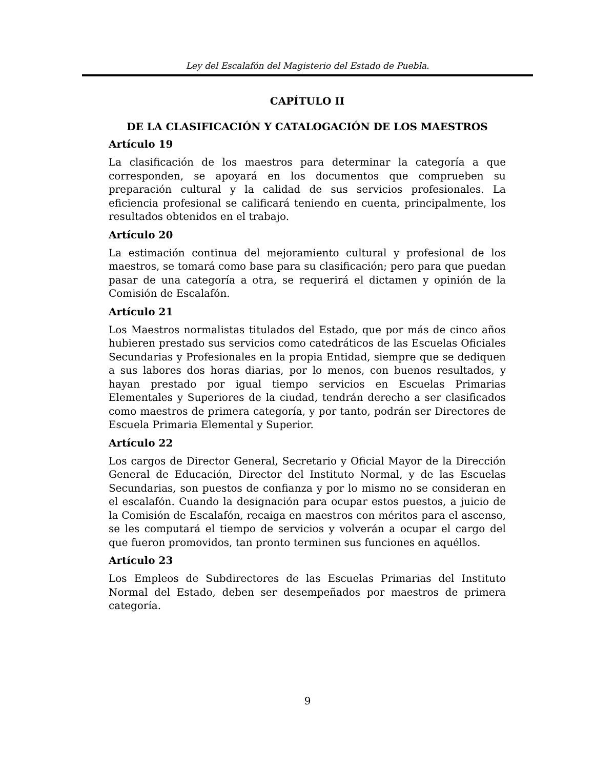Ley del Escalafón del Magisterio del Estado de Puebla.
CAPÍTULO II
DE LA CLASIFICACIÓN Y CATALOGACIÓN DE LOS MAESTROS
Artículo 19
La clasificación de los maestros para determinar la categoría a que corresponden, se apoyará en los documentos que comprueben su preparación cultural y la calidad de sus servicios profesionales. La eficiencia profesional se calificará teniendo en cuenta, principalmente, los resultados obtenidos en el trabajo.
Artículo 20
La estimación continua del mejoramiento cultural y profesional de los maestros, se tomará como base para su clasificación; pero para que puedan pasar de una categoría a otra, se requerirá el dictamen y opinión de la Comisión de Escalafón.
Artículo 21
Los Maestros normalistas titulados del Estado, que por más de cinco años hubieren prestado sus servicios como catedráticos de las Escuelas Oficiales Secundarias y Profesionales en la propia Entidad, siempre que se dediquen a sus labores dos horas diarias, por lo menos, con buenos resultados, y hayan prestado por igual tiempo servicios en Escuelas Primarias Elementales y Superiores de la ciudad, tendrán derecho a ser clasificados como maestros de primera categoría, y por tanto, podrán ser Directores de Escuela Primaria Elemental y Superior.
Artículo 22
Los cargos de Director General, Secretario y Oficial Mayor de la Dirección General de Educación, Director del Instituto Normal, y de las Escuelas Secundarias, son puestos de confianza y por lo mismo no se consideran en el escalafón. Cuando la designación para ocupar estos puestos, a juicio de la Comisión de Escalafón, recaiga en maestros con méritos para el ascenso, se les computará el tiempo de servicios y volverán a ocupar el cargo del que fueron promovidos, tan pronto terminen sus funciones en aquéllos.
Artículo 23
Los Empleos de Subdirectores de las Escuelas Primarias del Instituto Normal del Estado, deben ser desempeñados por maestros de primera categoría.
9